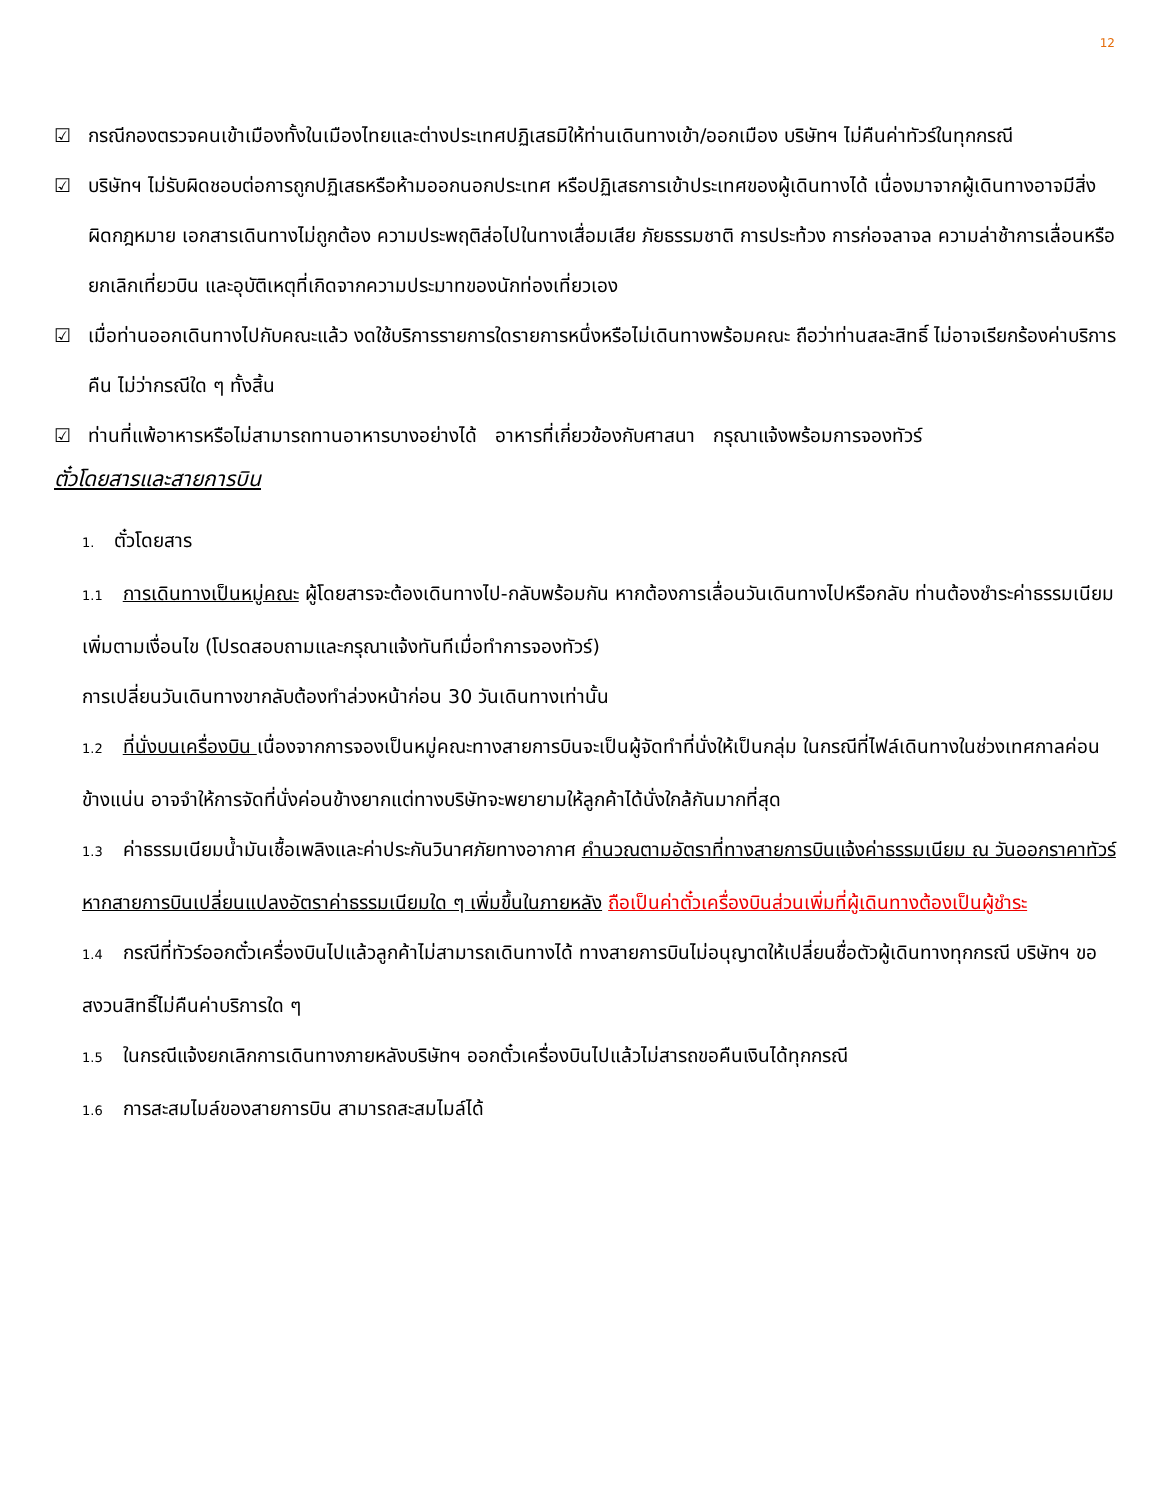12
☑ กรณีกองตรวจคนเข้าเมืองทั้งในเมืองไทยและต่างประเทศปฏิเสธมิให้ท่านเดินทางเข้า/ออกเมือง บริษัทฯ ไม่คืนค่าทัวร์ในทุกกรณี
☑ บริษัทฯ ไม่รับผิดชอบต่อการถูกปฏิเสธหรือห้ามออกนอกประเทศ หรือปฏิเสธการเข้าประเทศของผู้เดินทางได้ เนื่องมาจากผู้เดินทางอาจมีสิ่งผิดกฎหมาย เอกสารเดินทางไม่ถูกต้อง ความประพฤติส่อไปในทางเสื่อมเสีย ภัยธรรมชาติ การประท้วง การก่อจลาจล ความล่าช้าการเลื่อนหรือยกเลิกเที่ยวบิน และอุบัติเหตุที่เกิดจากความประมาทของนักท่องเที่ยวเอง
☑ เมื่อท่านออกเดินทางไปกับคณะแล้ว งดใช้บริการรายการใดรายการหนึ่งหรือไม่เดินทางพร้อมคณะ ถือว่าท่านสละสิทธิ์ ไม่อาจเรียกร้องค่าบริการคืน ไม่ว่ากรณีใด ๆ ทั้งสิ้น
☑ ท่านที่แพ้อาหารหรือไม่สามารถทานอาหารบางอย่างได้ อาหารที่เกี่ยวข้องกับศาสนา กรุณาแจ้งพร้อมการจองทัวร์
ตั๋วโดยสารและสายการบิน
1. ตั๋วโดยสาร
1.1 การเดินทางเป็นหมู่คณะ ผู้โดยสารจะต้องเดินทางไป-กลับพร้อมกัน หากต้องการเลื่อนวันเดินทางไปหรือกลับ ท่านต้องชำระค่าธรรมเนียมเพิ่มตามเงื่อนไข (โปรดสอบถามและกรุณาแจ้งทันทีเมื่อทำการจองทัวร์)
การเปลี่ยนวันเดินทางขากลับต้องทำล่วงหน้าก่อน 30 วันเดินทางเท่านั้น
1.2 ที่นั่งบนเครื่องบิน เนื่องจากการจองเป็นหมู่คณะทางสายการบินจะเป็นผู้จัดทำที่นั่งให้เป็นกลุ่ม ในกรณีที่ไฟล์เดินทางในช่วงเทศกาลค่อนข้างแน่น อาจจำให้การจัดที่นั่งค่อนข้างยากแต่ทางบริษัทจะพยายามให้ลูกค้าได้นั่งใกล้กันมากที่สุด
1.3 ค่าธรรมเนียมน้ำมันเชื้อเพลิงและค่าประกันวินาศภัยทางอากาศ คำนวณตามอัตราที่ทางสายการบินแจ้งค่าธรรมเนียม ณ วันออกราคาทัวร์ หากสายการบินเปลี่ยนแปลงอัตราค่าธรรมเนียมใด ๆ เพิ่มขึ้นในภายหลัง ถือเป็นค่าตั๋วเครื่องบินส่วนเพิ่มที่ผู้เดินทางต้องเป็นผู้ชำระ
1.4 กรณีที่ทัวร์ออกตั๋วเครื่องบินไปแล้วลูกค้าไม่สามารถเดินทางได้ ทางสายการบินไม่อนุญาตให้เปลี่ยนชื่อตัวผู้เดินทางทุกกรณี บริษัทฯ ขอสงวนสิทธิ์ไม่คืนค่าบริการใด ๆ
1.5 ในกรณีแจ้งยกเลิกการเดินทางภายหลังบริษัทฯ ออกตั๋วเครื่องบินไปแล้วไม่สารถขอคืนเงินได้ทุกกรณี
1.6 การสะสมไมล์ของสายการบิน สามารถสะสมไมล์ได้